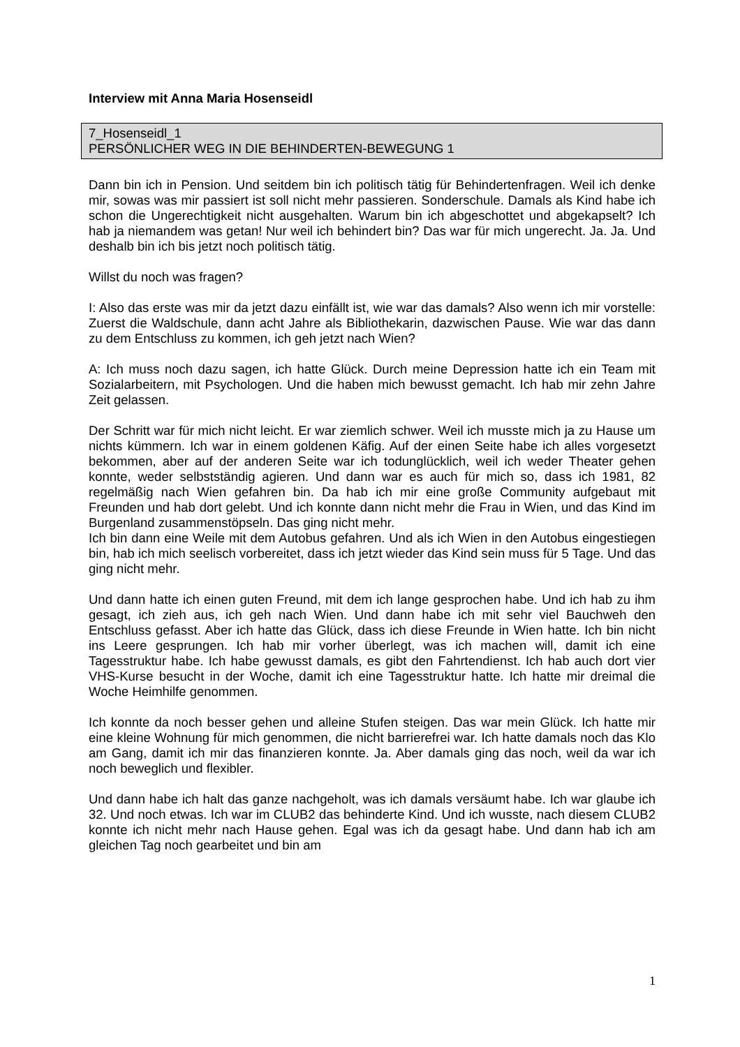Interview mit Anna Maria Hosenseidl
7_Hosenseidl_1
PERSÖNLICHER WEG IN DIE BEHINDERTEN-BEWEGUNG 1
Dann bin ich in Pension. Und seitdem bin ich politisch tätig für Behindertenfragen. Weil ich denke mir, sowas was mir passiert ist soll nicht mehr passieren. Sonderschule. Damals als Kind habe ich schon die Ungerechtigkeit nicht ausgehalten. Warum bin ich abgeschottet und abgekapselt? Ich hab ja niemandem was getan! Nur weil ich behindert bin? Das war für mich ungerecht. Ja. Ja. Und deshalb bin ich bis jetzt noch politisch tätig.
Willst du noch was fragen?
I: Also das erste was mir da jetzt dazu einfällt ist, wie war das damals? Also wenn ich mir vorstelle: Zuerst die Waldschule, dann acht Jahre als Bibliothekarin, dazwischen Pause. Wie war das dann zu dem Entschluss zu kommen, ich geh jetzt nach Wien?
A: Ich muss noch dazu sagen, ich hatte Glück. Durch meine Depression hatte ich ein Team mit Sozialarbeitern, mit Psychologen. Und die haben mich bewusst gemacht. Ich hab mir zehn Jahre Zeit gelassen.
Der Schritt war für mich nicht leicht. Er war ziemlich schwer. Weil ich musste mich ja zu Hause um nichts kümmern. Ich war in einem goldenen Käfig. Auf der einen Seite habe ich alles vorgesetzt bekommen, aber auf der anderen Seite war ich todunglücklich, weil ich weder Theater gehen konnte, weder selbstständig agieren. Und dann war es auch für mich so, dass ich 1981, 82 regelmäßig nach Wien gefahren bin. Da hab ich mir eine große Community aufgebaut mit Freunden und hab dort gelebt. Und ich konnte dann nicht mehr die Frau in Wien, und das Kind im Burgenland zusammenstöpseln. Das ging nicht mehr.
Ich bin dann eine Weile mit dem Autobus gefahren. Und als ich Wien in den Autobus eingestiegen bin, hab ich mich seelisch vorbereitet, dass ich jetzt wieder das Kind sein muss für 5 Tage. Und das ging nicht mehr.
Und dann hatte ich einen guten Freund, mit dem ich lange gesprochen habe. Und ich hab zu ihm gesagt, ich zieh aus, ich geh nach Wien. Und dann habe ich mit sehr viel Bauchweh den Entschluss gefasst. Aber ich hatte das Glück, dass ich diese Freunde in Wien hatte. Ich bin nicht ins Leere gesprungen. Ich hab mir vorher überlegt, was ich machen will, damit ich eine Tagesstruktur habe. Ich habe gewusst damals, es gibt den Fahrtendienst. Ich hab auch dort vier VHS-Kurse besucht in der Woche, damit ich eine Tagesstruktur hatte. Ich hatte mir dreimal die Woche Heimhilfe genommen.
Ich konnte da noch besser gehen und alleine Stufen steigen. Das war mein Glück. Ich hatte mir eine kleine Wohnung für mich genommen, die nicht barrierefrei war. Ich hatte damals noch das Klo am Gang, damit ich mir das finanzieren konnte. Ja. Aber damals ging das noch, weil da war ich noch beweglich und flexibler.
Und dann habe ich halt das ganze nachgeholt, was ich damals versäumt habe. Ich war glaube ich 32. Und noch etwas. Ich war im CLUB2 das behinderte Kind. Und ich wusste, nach diesem CLUB2 konnte ich nicht mehr nach Hause gehen. Egal was ich da gesagt habe. Und dann hab ich am gleichen Tag noch gearbeitet und bin am
1